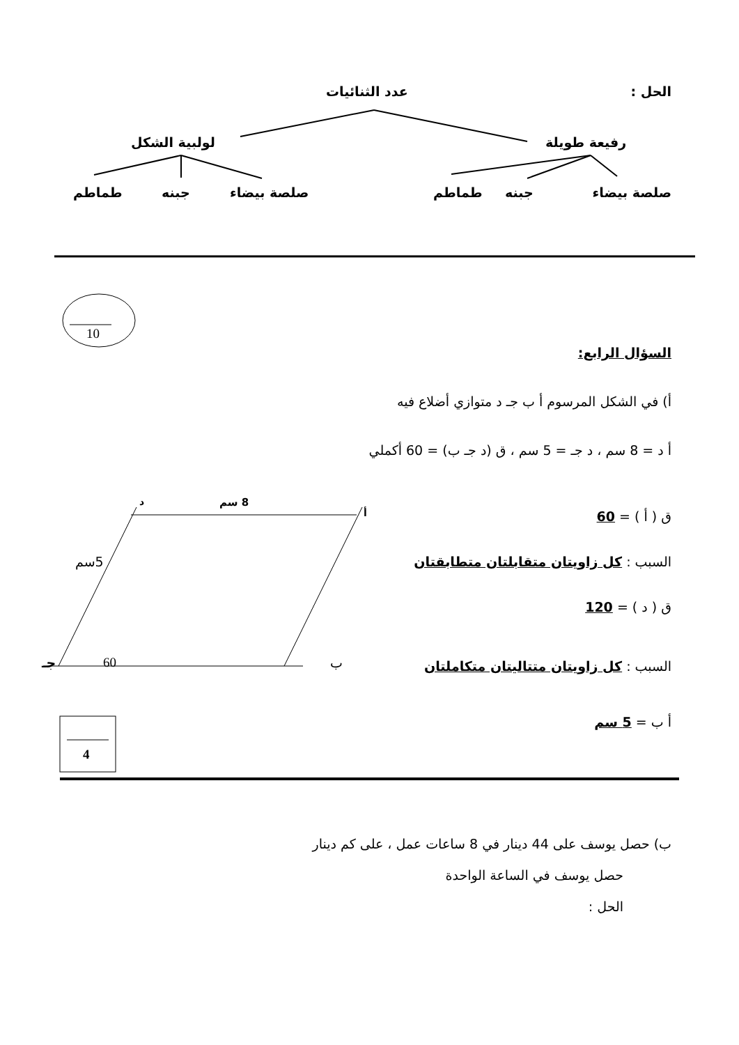الحل : عدد الثنائيات
رفيعة طويلة
لولبية الشكل
صلصة بيضاء جبنه
طماطم
صلصة بيضاء
جبنه
طماطم
10
السؤال الرابع:
أ) في الشكل المرسوم أ ب جـ د متوازي أضلاع فيه
أ د = 8 سم ، د جـ = 5 سم ، ق (د جـ ب) = 60 أكملي
ق ( أ ) = 60
السبب : كل زاويتان متقابلتان متطابقتان
ق ( د ) = 120
السبب : كل زاويتان متتاليتان متكاملتان
أ ب = 5 سم
د 8 سم
أ
5سم
جـ 60 ب
4
ب) حصل يوسف على 44 دينار في 8 ساعات عمل ، على كم دينار
حصل يوسف في الساعة الواحدة
الحل :